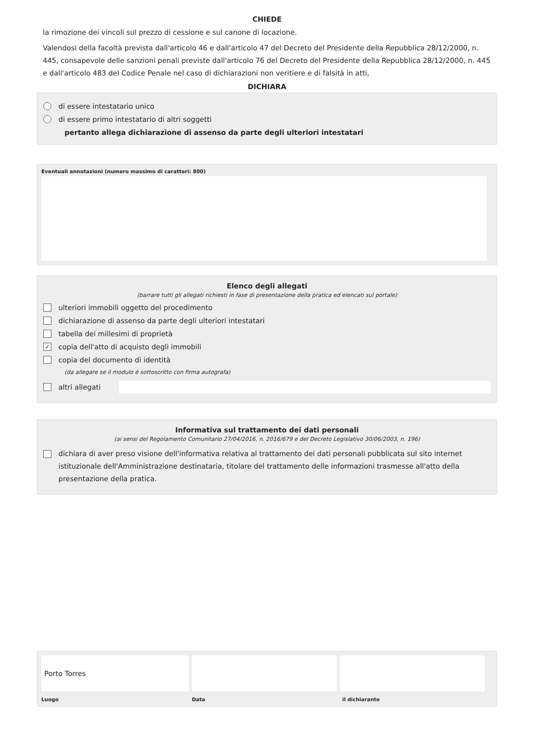CHIEDE
la rimozione dei vincoli sul prezzo di cessione e sul canone di locazione.
Valendosi della facoltà prevista dall'articolo 46 e dall'articolo 47 del Decreto del Presidente della Repubblica 28/12/2000, n. 445, consapevole delle sanzioni penali previste dall'articolo 76 del Decreto del Presidente della Repubblica 28/12/2000, n. 445 e dall'articolo 483 del Codice Penale nel caso di dichiarazioni non veritiere e di falsità in atti,
DICHIARA
di essere intestatario unico
di essere primo intestatario di altri soggetti
pertanto allega dichiarazione di assenso da parte degli ulteriori intestatari
Eventuali annotazioni (numero massimo di caratteri: 800)
Elenco degli allegati
(barrare tutti gli allegati richiesti in fase di presentazione della pratica ed elencati sul portale)
ulteriori immobili oggetto del procedimento
dichiarazione di assenso da parte degli ulteriori intestatari
tabella dei millesimi di proprietà
✓ copia dell'atto di acquisto degli immobili
copia del documento di identità
(da allegare se il modulo è sottoscritto con firma autografa)
altri allegati
Informativa sul trattamento dei dati personali
(ai sensi del Regolamento Comunitario 27/04/2016, n. 2016/679 e del Decreto Legislativo 30/06/2003, n. 196)
dichiara di aver preso visione dell'informativa relativa al trattamento dei dati personali pubblicata sul sito internet istituzionale dell'Amministrazione destinataria, titolare del trattamento delle informazioni trasmesse all'atto della presentazione della pratica.
Porto Torres
Luogo Data il dichiarante